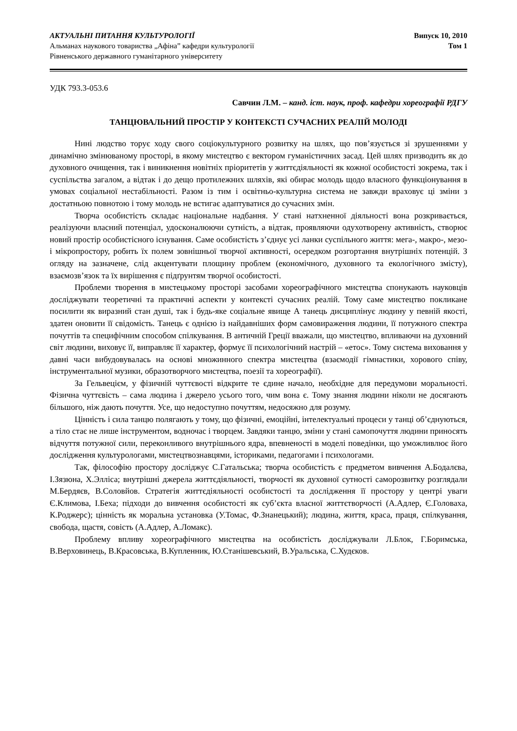АКТУАЛЬНІ ПИТАННЯ КУЛЬТУРОЛОГІЇ
Альманах наукового товариства „Афіна” кафедри культурології
Рівненського державного гуманітарного університету
Випуск 10, 2010
Том 1
УДК 793.3-053.6
Савчин Л.М. – канд. іст. наук, проф. кафедри хореографії РДГУ
ТАНЦЮВАЛЬНИЙ ПРОСТІР У КОНТЕКСТІ СУЧАСНИХ РЕАЛІЙ МОЛОДІ
Нині людство торує ходу свого соціокультурного розвитку на шлях, що пов’язується зі зрушеннями у динамічно змінюваному просторі, в якому мистецтво є вектором гуманістичних засад. Цей шлях призводить як до духовного очищення, так і виникнення новітніх пріоритетів у життєдіяльності як кожної особистості зокрема, так і суспільства загалом, а відтак і до дещо протилежних шляхів, які обирає молодь щодо власного функціонування в умовах соціальної нестабільності. Разом із тим і освітньо-культурна система не завжди враховує ці зміни з достатньою повнотою і тому молодь не встигає адаптуватися до сучасних змін.
Творча особистість складає національне надбання. У стані натхненної діяльності вона розкривається, реалізуючи власний потенціал, удосконалюючи сутність, а відтак, проявляючи одухотворену активність, створює новий простір особистісного існування. Саме особистість з’єднує усі ланки суспільного життя: мега-, макро-, мезо- і мікропростору, робить їх полем зовнішньої творчої активності, осередком розгортання внутрішніх потенцій. З огляду на зазначене, слід акцентувати площину проблем (економічного, духовного та екологічного змісту), взаємозв’язок та їх вирішення є підґрунтям творчої особистості.
Проблеми творення в мистецькому просторі засобами хореографічного мистецтва спонукають науковців досліджувати теоретичні та практичні аспекти у контексті сучасних реалій. Тому саме мистецтво покликане посилити як виразний стан душі, так і будь-яке соціальне явище А танець дисциплінує людину у певній якості, здатен оновити її свідомість. Танець є однією із найдавніших форм самовираження людини, її потужного спектра почуттів та специфічним способом спілкування. В античній Греції вважали, що мистецтво, впливаючи на духовний світ людини, виховує її, виправляє її характер, формує її психологічний настрій – «етос». Тому система виховання у давні часи вибудовувалась на основі множинного спектра мистецтва (взаємодії гімнастики, хорового співу, інструментальної музики, образотворчого мистецтва, поезії та хореографії).
За Гельвецієм, у фізичній чуттєвості відкрите те єдине начало, необхідне для передумови моральності. Фізична чуттєвість – сама людина і джерело усього того, чим вона є. Тому знання людини ніколи не досягають більшого, ніж дають почуття. Усе, що недоступно почуттям, недосяжно для розуму.
Цінність і сила танцю полягають у тому, що фізичні, емоційні, інтелектуальні процеси у танці об’єднуються, а тіло стає не лише інструментом, водночас і творцем. Завдяки танцю, зміни у стані самопочуття людини приносять відчуття потужної сили, переконливого внутрішнього ядра, впевненості в моделі поведінки, що уможливлює його дослідження культурологами, мистецтвознавцями, істориками, педагогами і психологами.
Так, філософію простору досліджує С.Гатальська; творча особистість є предметом вивчення А.Бодалєва, І.Зязюна, Х.Элліса; внутрішні джерела життєдіяльності, творчості як духовної сутності саморозвитку розглядали М.Бердяєв, В.Соловйов. Стратегія життєдіяльності особистості та дослідження її простору у центрі уваги Є.Климова, І.Беха; підходи до вивчення особистості як суб’єкта власної життєтворчості (А.Адлер, Є.Головаха, К.Роджерс); цінність як моральна установка (У.Томас, Ф.Знанецький); людина, життя, краса, праця, спілкування, свобода, щастя, совість (А.Адлер, А.Ломакс).
Проблему впливу хореографічного мистецтва на особистість досліджували Л.Блок, Г.Боримська, В.Верховинець, В.Красовська, В.Купленник, Ю.Станішевський, В.Уральська, С.Худєков.